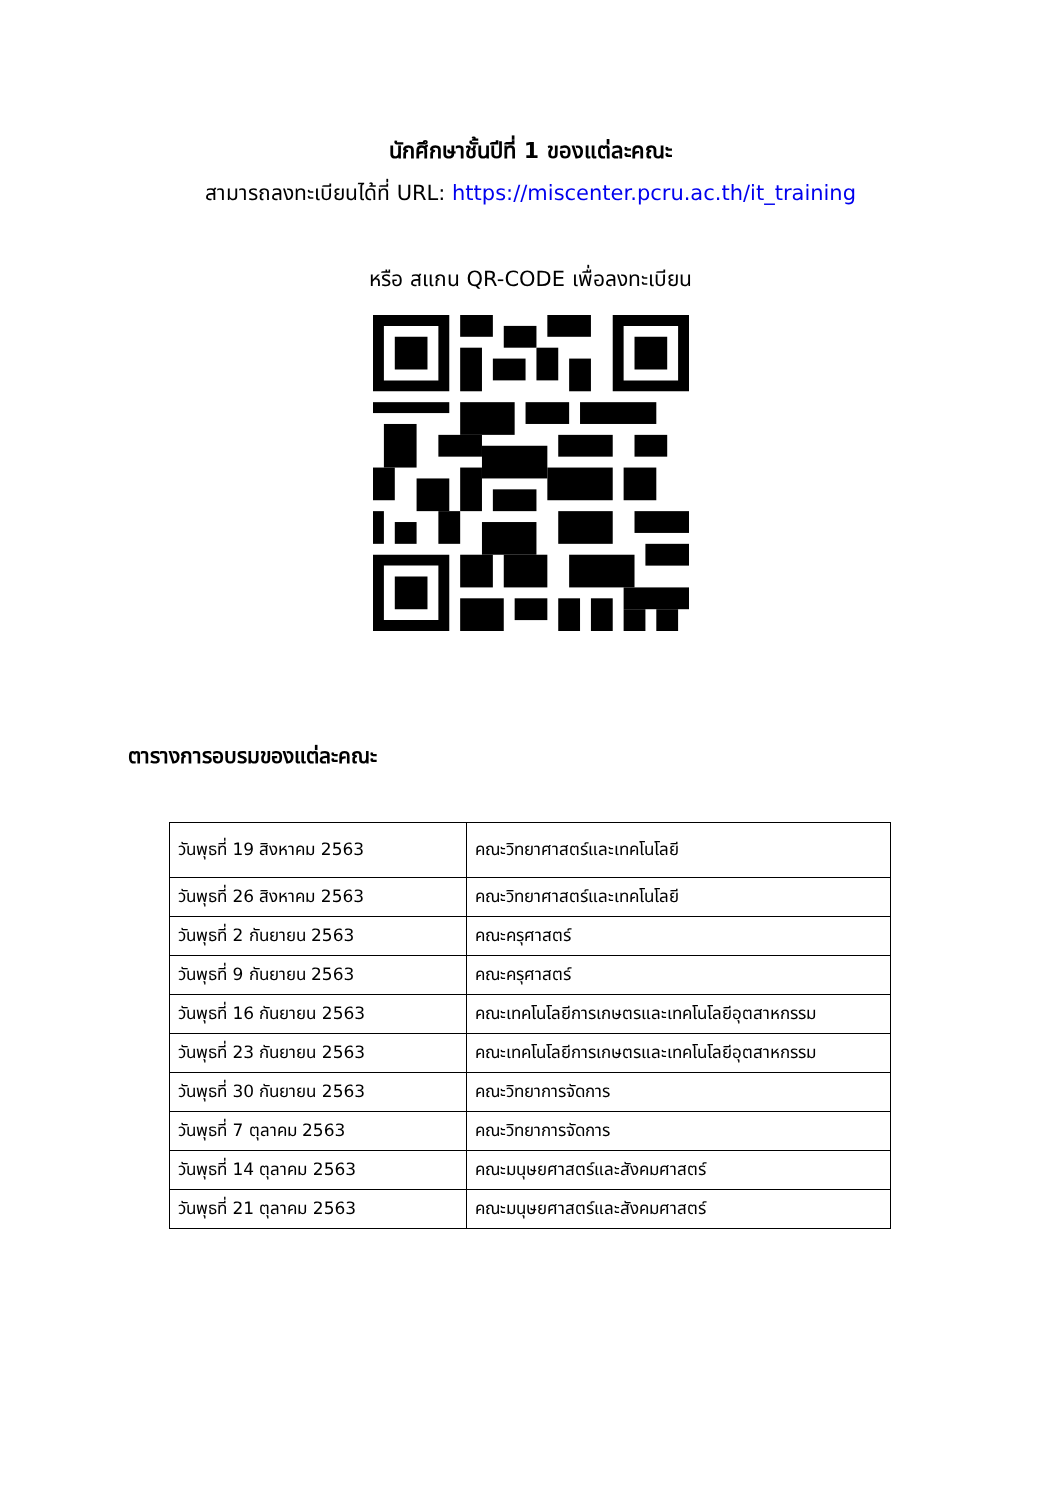นักศึกษาชั้นปีที่ 1 ของแต่ละคณะ
สามารถลงทะเบียนได้ที่ URL: https://miscenter.pcru.ac.th/it_training
หรือ สแกน QR-CODE เพื่อลงทะเบียน
ตารางการอบรมของแต่ละคณะ
| วันพุธที่ 19 สิงหาคม 2563 | คณะวิทยาศาสตร์และเทคโนโลยี |
| วันพุธที่ 26 สิงหาคม 2563 | คณะวิทยาศาสตร์และเทคโนโลยี |
| วันพุธที่ 2 กันยายน 2563 | คณะครุศาสตร์ |
| วันพุธที่ 9 กันยายน 2563 | คณะครุศาสตร์ |
| วันพุธที่ 16 กันยายน 2563 | คณะเทคโนโลยีการเกษตรและเทคโนโลยีอุตสาหกรรม |
| วันพุธที่ 23 กันยายน 2563 | คณะเทคโนโลยีการเกษตรและเทคโนโลยีอุตสาหกรรม |
| วันพุธที่ 30 กันยายน 2563 | คณะวิทยาการจัดการ |
| วันพุธที่ 7 ตุลาคม 2563 | คณะวิทยาการจัดการ |
| วันพุธที่ 14 ตุลาคม 2563 | คณะมนุษยศาสตร์และสังคมศาสตร์ |
| วันพุธที่ 21 ตุลาคม 2563 | คณะมนุษยศาสตร์และสังคมศาสตร์ |